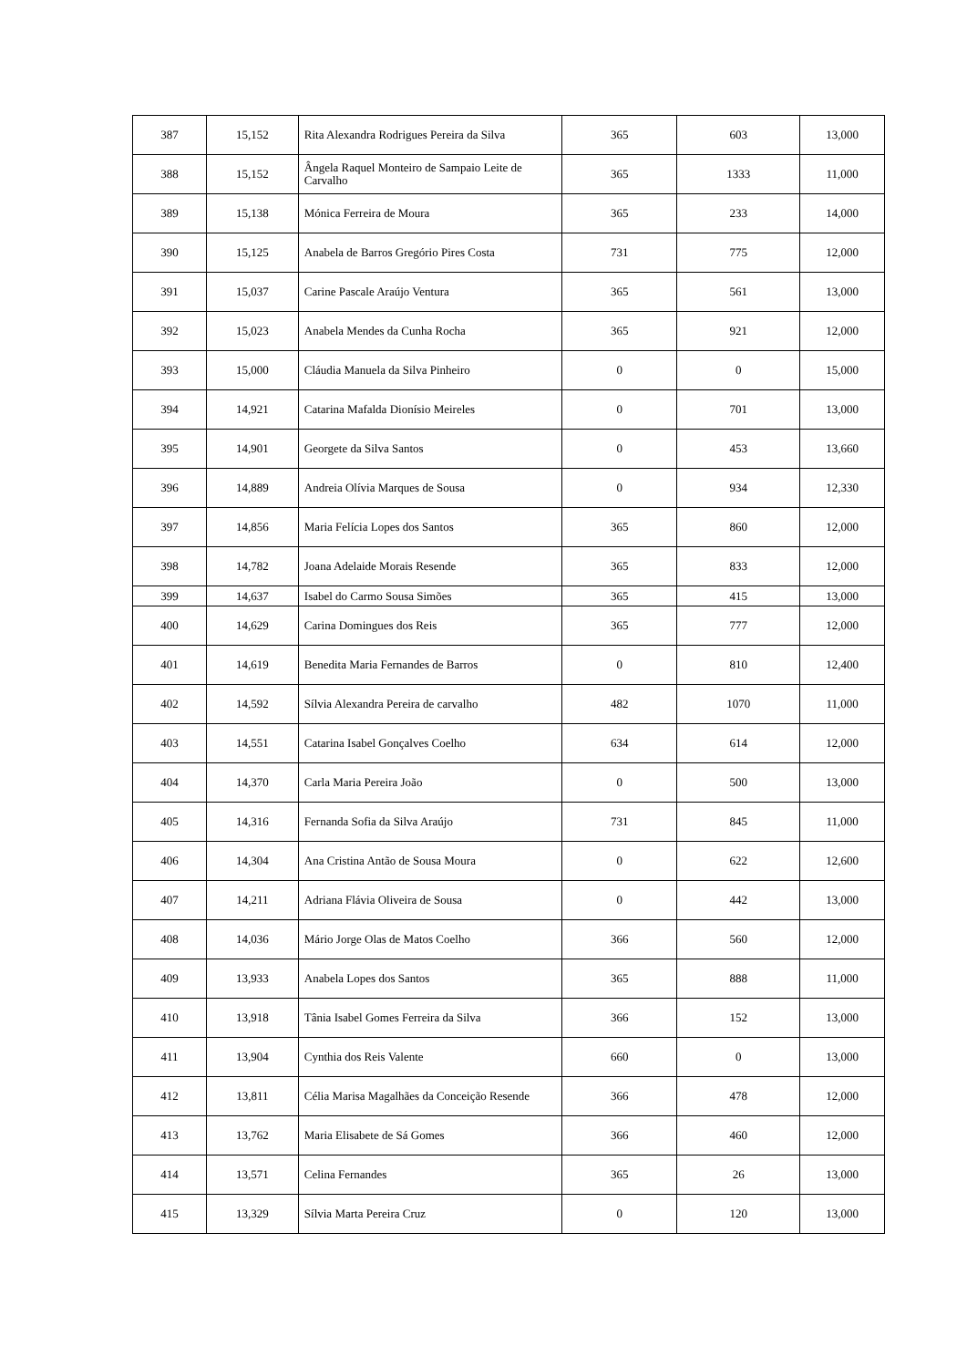| 387 | 15,152 | Rita Alexandra Rodrigues Pereira da Silva | 365 | 603 | 13,000 |
| 388 | 15,152 | Ângela Raquel Monteiro de Sampaio Leite de Carvalho | 365 | 1333 | 11,000 |
| 389 | 15,138 | Mónica Ferreira de Moura | 365 | 233 | 14,000 |
| 390 | 15,125 | Anabela de Barros Gregório Pires Costa | 731 | 775 | 12,000 |
| 391 | 15,037 | Carine Pascale Araújo Ventura | 365 | 561 | 13,000 |
| 392 | 15,023 | Anabela Mendes da Cunha Rocha | 365 | 921 | 12,000 |
| 393 | 15,000 | Cláudia Manuela da Silva Pinheiro | 0 | 0 | 15,000 |
| 394 | 14,921 | Catarina Mafalda Dionísio Meireles | 0 | 701 | 13,000 |
| 395 | 14,901 | Georgete da Silva Santos | 0 | 453 | 13,660 |
| 396 | 14,889 | Andreia Olívia Marques de Sousa | 0 | 934 | 12,330 |
| 397 | 14,856 | Maria Felícia Lopes dos Santos | 365 | 860 | 12,000 |
| 398 | 14,782 | Joana Adelaide Morais Resende | 365 | 833 | 12,000 |
| 399 | 14,637 | Isabel do Carmo Sousa Simões | 365 | 415 | 13,000 |
| 400 | 14,629 | Carina Domingues dos Reis | 365 | 777 | 12,000 |
| 401 | 14,619 | Benedita Maria Fernandes de Barros | 0 | 810 | 12,400 |
| 402 | 14,592 | Sílvia Alexandra Pereira de carvalho | 482 | 1070 | 11,000 |
| 403 | 14,551 | Catarina Isabel Gonçalves Coelho | 634 | 614 | 12,000 |
| 404 | 14,370 | Carla Maria Pereira João | 0 | 500 | 13,000 |
| 405 | 14,316 | Fernanda Sofia da Silva Araújo | 731 | 845 | 11,000 |
| 406 | 14,304 | Ana Cristina Antão de Sousa Moura | 0 | 622 | 12,600 |
| 407 | 14,211 | Adriana Flávia Oliveira de Sousa | 0 | 442 | 13,000 |
| 408 | 14,036 | Mário Jorge Olas de Matos Coelho | 366 | 560 | 12,000 |
| 409 | 13,933 | Anabela Lopes dos Santos | 365 | 888 | 11,000 |
| 410 | 13,918 | Tânia Isabel Gomes Ferreira da Silva | 366 | 152 | 13,000 |
| 411 | 13,904 | Cynthia dos Reis Valente | 660 | 0 | 13,000 |
| 412 | 13,811 | Célia Marisa Magalhães da Conceição Resende | 366 | 478 | 12,000 |
| 413 | 13,762 | Maria Elisabete de Sá Gomes | 366 | 460 | 12,000 |
| 414 | 13,571 | Celina Fernandes | 365 | 26 | 13,000 |
| 415 | 13,329 | Sílvia Marta Pereira Cruz | 0 | 120 | 13,000 |